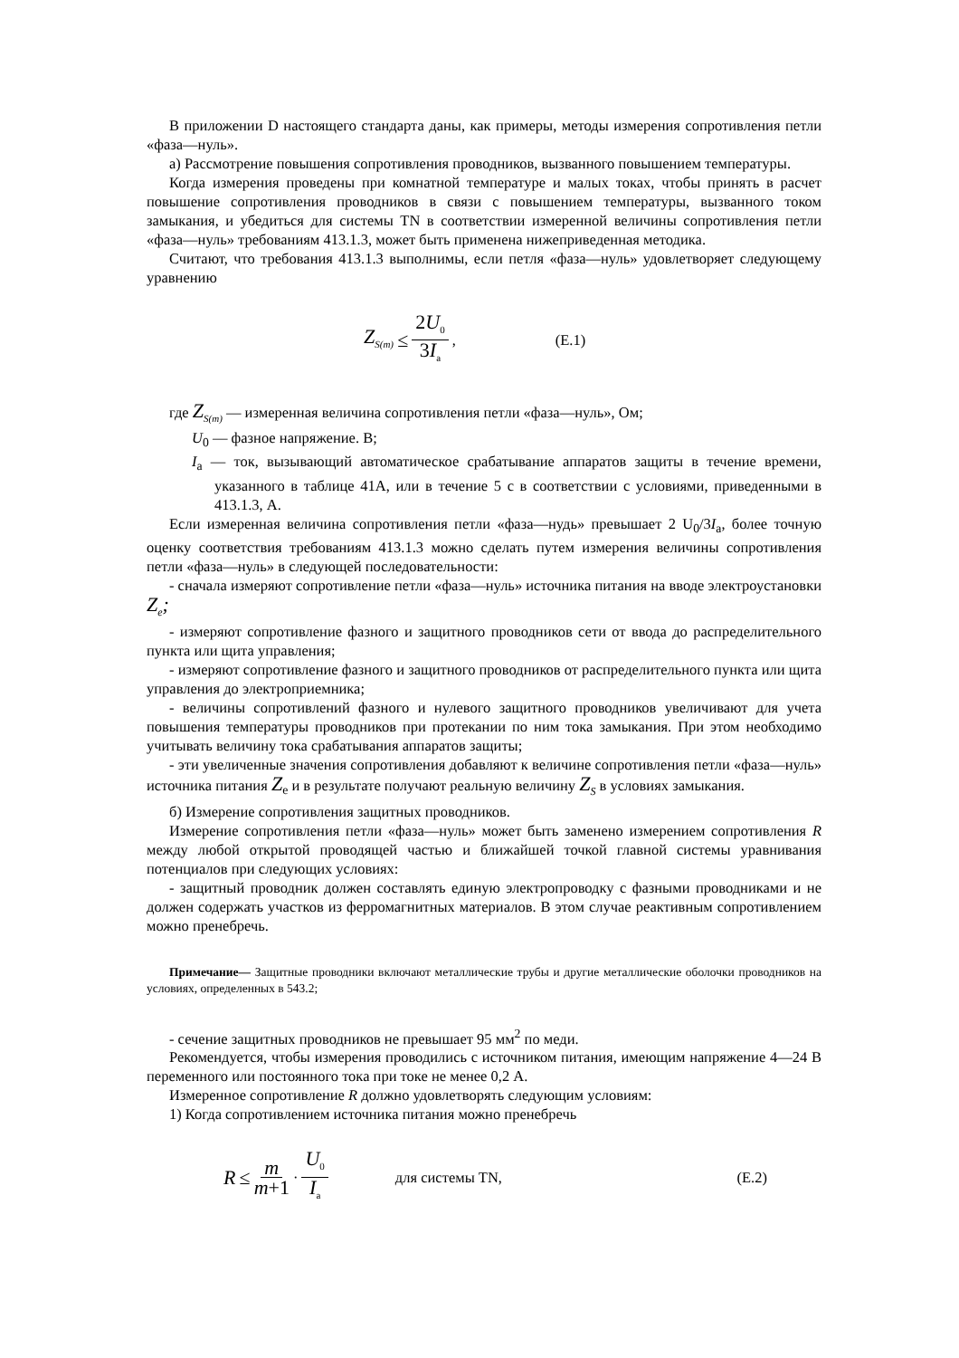В приложении D настоящего стандарта даны, как примеры, методы измерения сопротивления петли «фаза—нуль».
а) Рассмотрение повышения сопротивления проводников, вызванного повышением температуры.
Когда измерения проведены при комнатной температуре и малых токах, чтобы принять в расчет повышение сопротивления проводников в связи с повышением температуры, вызванного током замыкания, и убедиться для системы TN в соответствии измеренной величины сопротивления петли «фаза—нуль» требованиям 413.1.3, может быть применена нижеприведенная методика.
Считают, что требования 413.1.3 выполнимы, если петля «фаза—нуль» удовлетворяет следующему уравнению
Z<sub>S(m)</sub> ≤ 2U<sub>0</sub> 3I<sub>a</sub>, (E.1)
где Z<sub>S(m)</sub> — измеренная величина сопротивления петли «фаза—нуль», Ом;
U<sub>0</sub> — фазное напряжение. В;
I<sub>a</sub> — ток, вызывающий автоматическое срабатывание аппаратов защиты в течение времени, указанного в таблице 41А, или в течение 5 с в соответствии с условиями, приведенными в 413.1.3, А.
Если измеренная величина сопротивления петли «фаза—нудь» превышает 2 U<sub>0</sub>/3I<sub>a</sub>, более точную оценку соответствия требованиям 413.1.3 можно сделать путем измерения величины сопротивления петли «фаза—нуль» в следующей последовательности:
- сначала измеряют сопротивление петли «фаза—нуль» источника питания на вводе электроустановки Z<sub>e</sub>;
- измеряют сопротивление фазного и защитного проводников сети от ввода до распределительного пункта или щита управления;
- измеряют сопротивление фазного и защитного проводников от распределительного пункта или щита управления до электроприемника;
- величины сопротивлений фазного и нулевого защитного проводников увеличивают для учета повышения температуры проводников при протекании по ним тока замыкания. При этом необходимо учитывать величину тока срабатывания аппаратов защиты;
- эти увеличенные значения сопротивления добавляют к величине сопротивления петли «фаза—нуль» источника питания Z<sub>e</sub> и в результате получают реальную величину Z<sub>S</sub> в условиях замыкания.
б) Измерение сопротивления защитных проводников.
Измерение сопротивления петли «фаза—нуль» может быть заменено измерением сопротивления R между любой открытой проводящей частью и ближайшей точкой главной системы уравнивания потенциалов при следующих условиях:
- защитный проводник должен составлять единую электропроводку с фазными проводниками и не должен содержать участков из ферромагнитных материалов. В этом случае реактивным сопротивлением можно пренебречь.
Примечание— Защитные проводники включают металлические трубы и другие металлические оболочки проводников на условиях, определенных в 543.2;
- сечение защитных проводников не превышает 95 мм<sup>2</sup> по меди.
Рекомендуется, чтобы измерения проводились с источником питания, имеющим напряжение 4—24 В переменного или постоянного тока при токе не менее 0,2 А.
Измеренное сопротивление R должно удовлетворять следующим условиям:
1) Когда сопротивлением источника питания можно пренебречь
R ≤ m m+1 · U<sub>0</sub> I<sub>a</sub> для системы TN, (E.2)